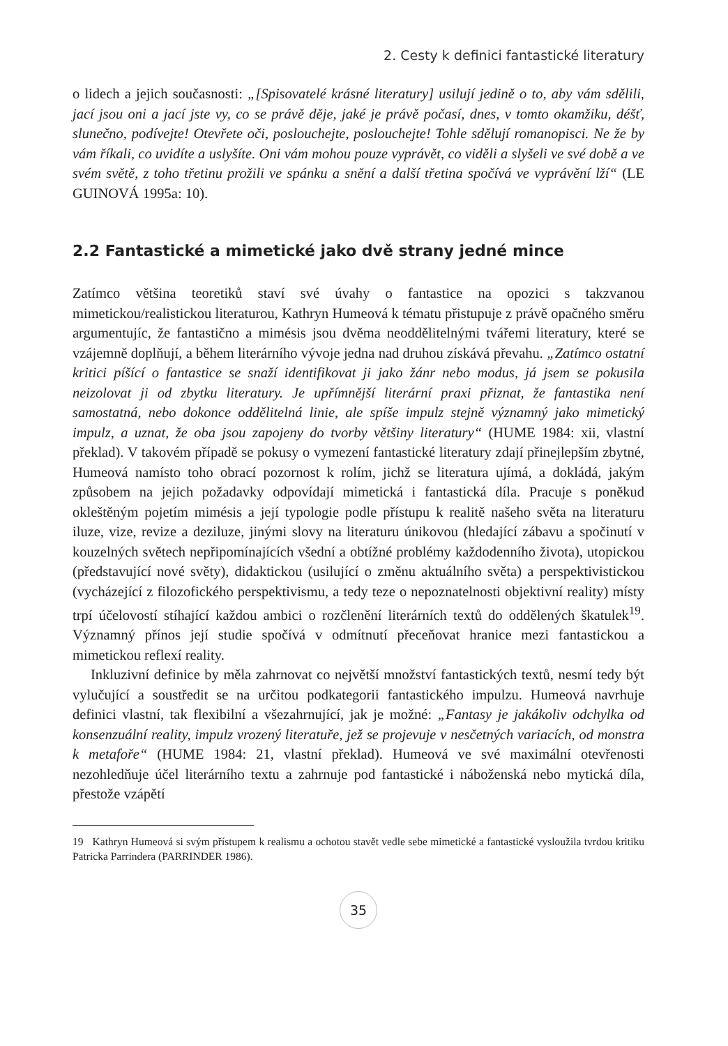2. Cesty k definici fantastické literatury
o lidech a jejich současnosti: „[Spisovatelé krásné literatury] usilují jedině o to, aby vám sdělili, jací jsou oni a jací jste vy, co se právě děje, jaké je právě počasí, dnes, v tomto okamžiku, déšť, slunečno, podívejte! Otevřete oči, poslouchejte, poslouchejte! Tohle sdělují romanopisci. Ne že by vám říkali, co uvidíte a uslyšíte. Oni vám mohou pouze vyprávět, co viděli a slyšeli ve své době a ve svém světě, z toho třetinu prožili ve spánku a snění a další třetina spočívá ve vyprávění lží“ (LE GUINOVÁ 1995a: 10).
2.2 Fantastické a mimetické jako dvě strany jedné mince
Zatímco většina teoretiků staví své úvahy o fantastice na opozici s takzvanou mimetickou/realistickou literaturou, Kathryn Humeová k tématu přistupuje z právě opačného směru argumentujíc, že fantastično a mimésis jsou dvěma neoddělitelnými tvářemi literatury, které se vzájemně doplňují, a během literárního vývoje jedna nad druhou získává převahu. „Zatímco ostatní kritici píšící o fantastice se snaží identifikovat ji jako žánr nebo modus, já jsem se pokusila neizolovat ji od zbytku literatury. Je upřímnější literární praxi přiznat, že fantastika není samostatná, nebo dokonce oddělitelná linie, ale spíše impulz stejně významný jako mimetický impulz, a uznat, že oba jsou zapojeny do tvorby většiny literatury“ (HUME 1984: xii, vlastní překlad). V takovém případě se pokusy o vymezení fantastické literatury zdají přinejlepším zbytné, Humeová namísto toho obrací pozornost k rolím, jichž se literatura ujímá, a dokládá, jakým způsobem na jejich požadavky odpovídají mimetická i fantastická díla. Pracuje s poněkud okleštěným pojetím mimésis a její typologie podle přístupu k realitě našeho světa na literaturu iluze, vize, revize a deziluze, jinými slovy na literaturu únikovou (hledající zábavu a spočinutí v kouzelných světech nepřipomínajících všední a obtížné problémy každodenního života), utopickou (představující nové světy), didaktickou (usilující o změnu aktuálního světa) a perspektivistickou (vycházející z filozofického perspektivismu, a tedy teze o nepoznatelnosti objektivní reality) místy trpí účelovostí stíhající každou ambici o rozčlenění literárních textů do oddělených škatulek<sup>19</sup>. Významný přínos její studie spočívá v odmítnutí přeceňovat hranice mezi fantastickou a mimetickou reflexí reality.
Inkluzivní definice by měla zahrnovat co největší množství fantastických textů, nesmí tedy být vylučující a soustředit se na určitou podkategorii fantastického impulzu. Humeová navrhuje definici vlastní, tak flexibilní a všezahrnující, jak je možné: „Fantasy je jakákoliv odchylka od konsenzuální reality, impulz vrozený literatuře, jež se projevuje v nesčetných variacích, od monstra k metafoře“ (HUME 1984: 21, vlastní překlad). Humeová ve své maximální otevřenosti nezohledňuje účel literárního textu a zahrnuje pod fantastické i náboženská nebo mytická díla, přestože vzápětí
19 Kathryn Humeová si svým přístupem k realismu a ochotou stavět vedle sebe mimetické a fantastické vysloužila tvrdou kritiku Patricka Parrindera (PARRINDER 1986).
35